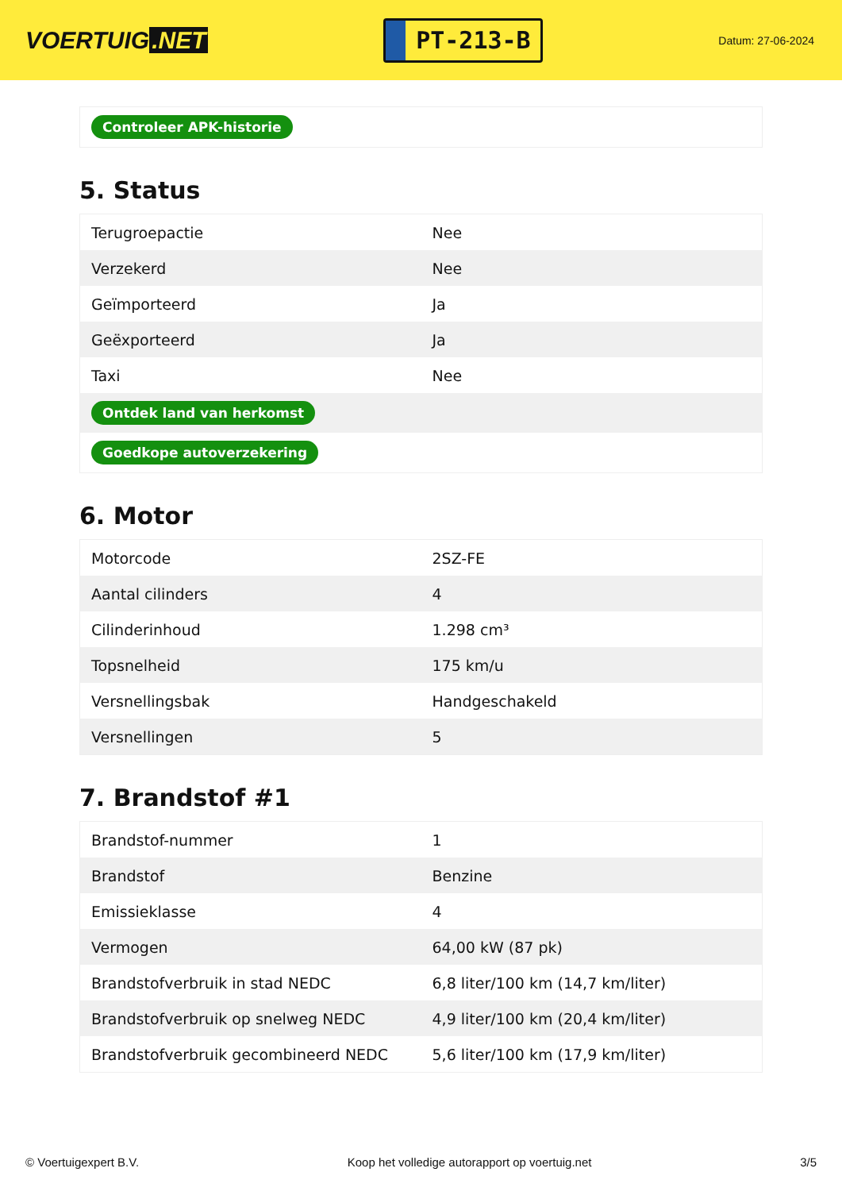VOERTUIG.NET
PT-213-B
Datum: 27-06-2024
| Controleer APK-historie |
5. Status
| Terugroepactie | Nee |
| Verzekerd | Nee |
| Geïmporteerd | Ja |
| Geëxporteerd | Ja |
| Taxi | Nee |
| Ontdek land van herkomst | |
| Goedkope autoverzekering | |
6. Motor
| Motorcode | 2SZ-FE |
| Aantal cilinders | 4 |
| Cilinderinhoud | 1.298 cm³ |
| Topsnelheid | 175 km/u |
| Versnellingsbak | Handgeschakeld |
| Versnellingen | 5 |
7. Brandstof #1
| Brandstof-nummer | 1 |
| Brandstof | Benzine |
| Emissieklasse | 4 |
| Vermogen | 64,00 kW (87 pk) |
| Brandstofverbruik in stad NEDC | 6,8 liter/100 km (14,7 km/liter) |
| Brandstofverbruik op snelweg NEDC | 4,9 liter/100 km (20,4 km/liter) |
| Brandstofverbruik gecombineerd NEDC | 5,6 liter/100 km (17,9 km/liter) |
© Voertuigexpert B.V. Koop het volledige autorapport op voertuig.net 3/5